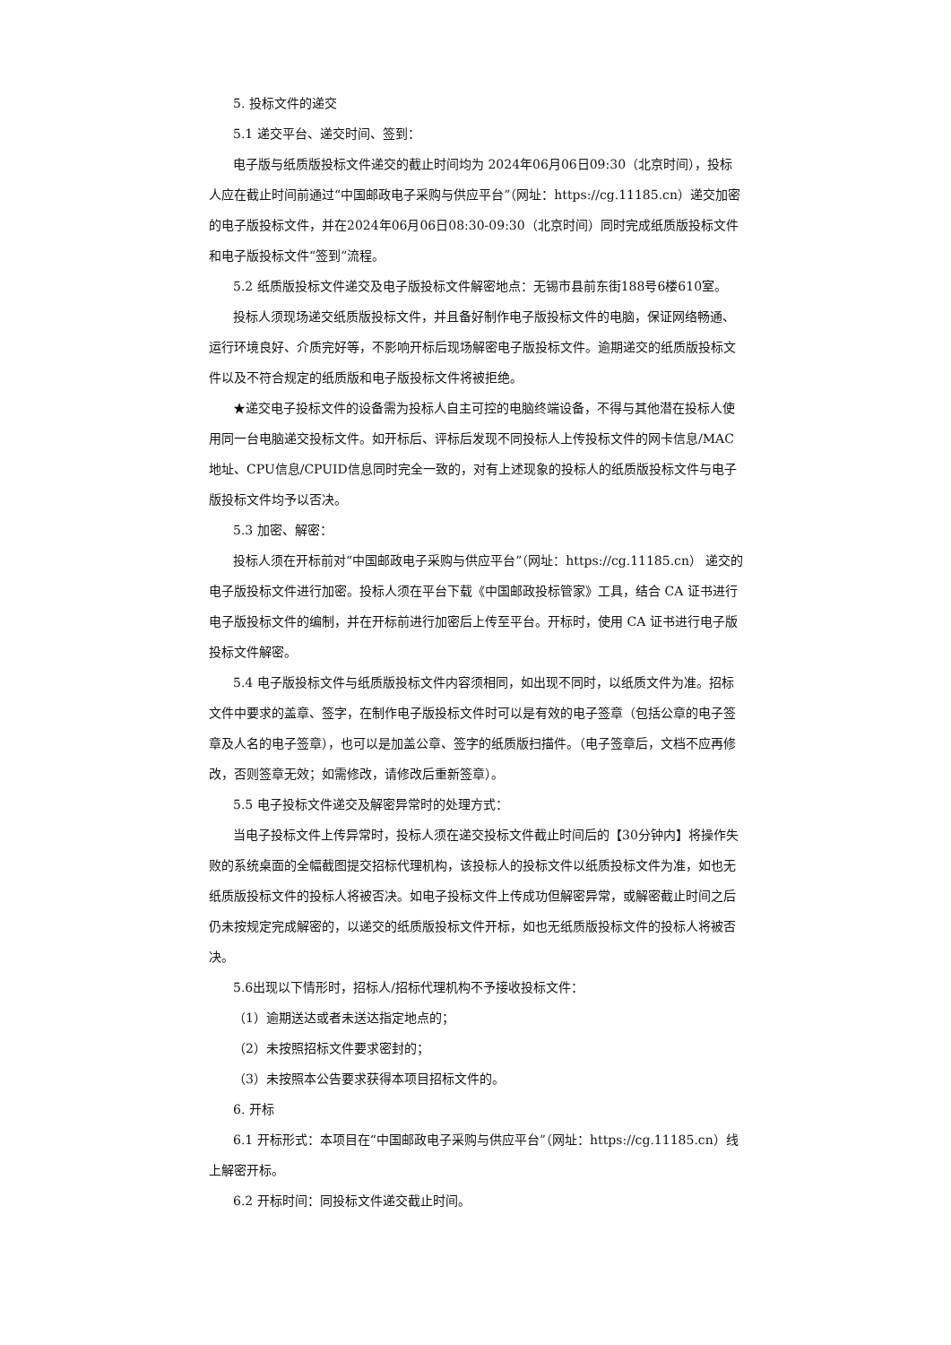5. 投标文件的递交
5.1 递交平台、递交时间、签到：
电子版与纸质版投标文件递交的截止时间均为 2024年06月06日09:30（北京时间），投标人应在截止时间前通过“中国邮政电子采购与供应平台”（网址：https://cg.11185.cn）递交加密的电子版投标文件，并在2024年06月06日08:30-09:30（北京时间）同时完成纸质版投标文件和电子版投标文件“签到”流程。
5.2 纸质版投标文件递交及电子版投标文件解密地点：无锡市县前东街188号6楼610室。
投标人须现场递交纸质版投标文件，并且备好制作电子版投标文件的电脑，保证网络畅通、运行环境良好、介质完好等，不影响开标后现场解密电子版投标文件。逾期递交的纸质版投标文件以及不符合规定的纸质版和电子版投标文件将被拒绝。
★递交电子投标文件的设备需为投标人自主可控的电脑终端设备，不得与其他潜在投标人使用同一台电脑递交投标文件。如开标后、评标后发现不同投标人上传投标文件的网卡信息/MAC地址、CPU信息/CPUID信息同时完全一致的，对有上述现象的投标人的纸质版投标文件与电子版投标文件均予以否决。
5.3 加密、解密：
投标人须在开标前对“中国邮政电子采购与供应平台”（网址：https://cg.11185.cn） 递交的电子版投标文件进行加密。投标人须在平台下载《中国邮政投标管家》工具，结合 CA 证书进行电子版投标文件的编制，并在开标前进行加密后上传至平台。开标时，使用 CA 证书进行电子版投标文件解密。
5.4 电子版投标文件与纸质版投标文件内容须相同，如出现不同时，以纸质文件为准。招标文件中要求的盖章、签字，在制作电子版投标文件时可以是有效的电子签章（包括公章的电子签章及人名的电子签章），也可以是加盖公章、签字的纸质版扫描件。（电子签章后，文档不应再修改，否则签章无效；如需修改，请修改后重新签章）。
5.5 电子投标文件递交及解密异常时的处理方式：
当电子投标文件上传异常时，投标人须在递交投标文件截止时间后的【30分钟内】将操作失败的系统桌面的全幅截图提交招标代理机构，该投标人的投标文件以纸质投标文件为准，如也无纸质版投标文件的投标人将被否决。如电子投标文件上传成功但解密异常，或解密截止时间之后仍未按规定完成解密的，以递交的纸质版投标文件开标，如也无纸质版投标文件的投标人将被否决。
5.6出现以下情形时，招标人/招标代理机构不予接收投标文件：
（1）逾期送达或者未送达指定地点的；
（2）未按照招标文件要求密封的；
（3）未按照本公告要求获得本项目招标文件的。
6. 开标
6.1 开标形式：本项目在“中国邮政电子采购与供应平台”（网址：https://cg.11185.cn）线上解密开标。
6.2 开标时间：同投标文件递交截止时间。